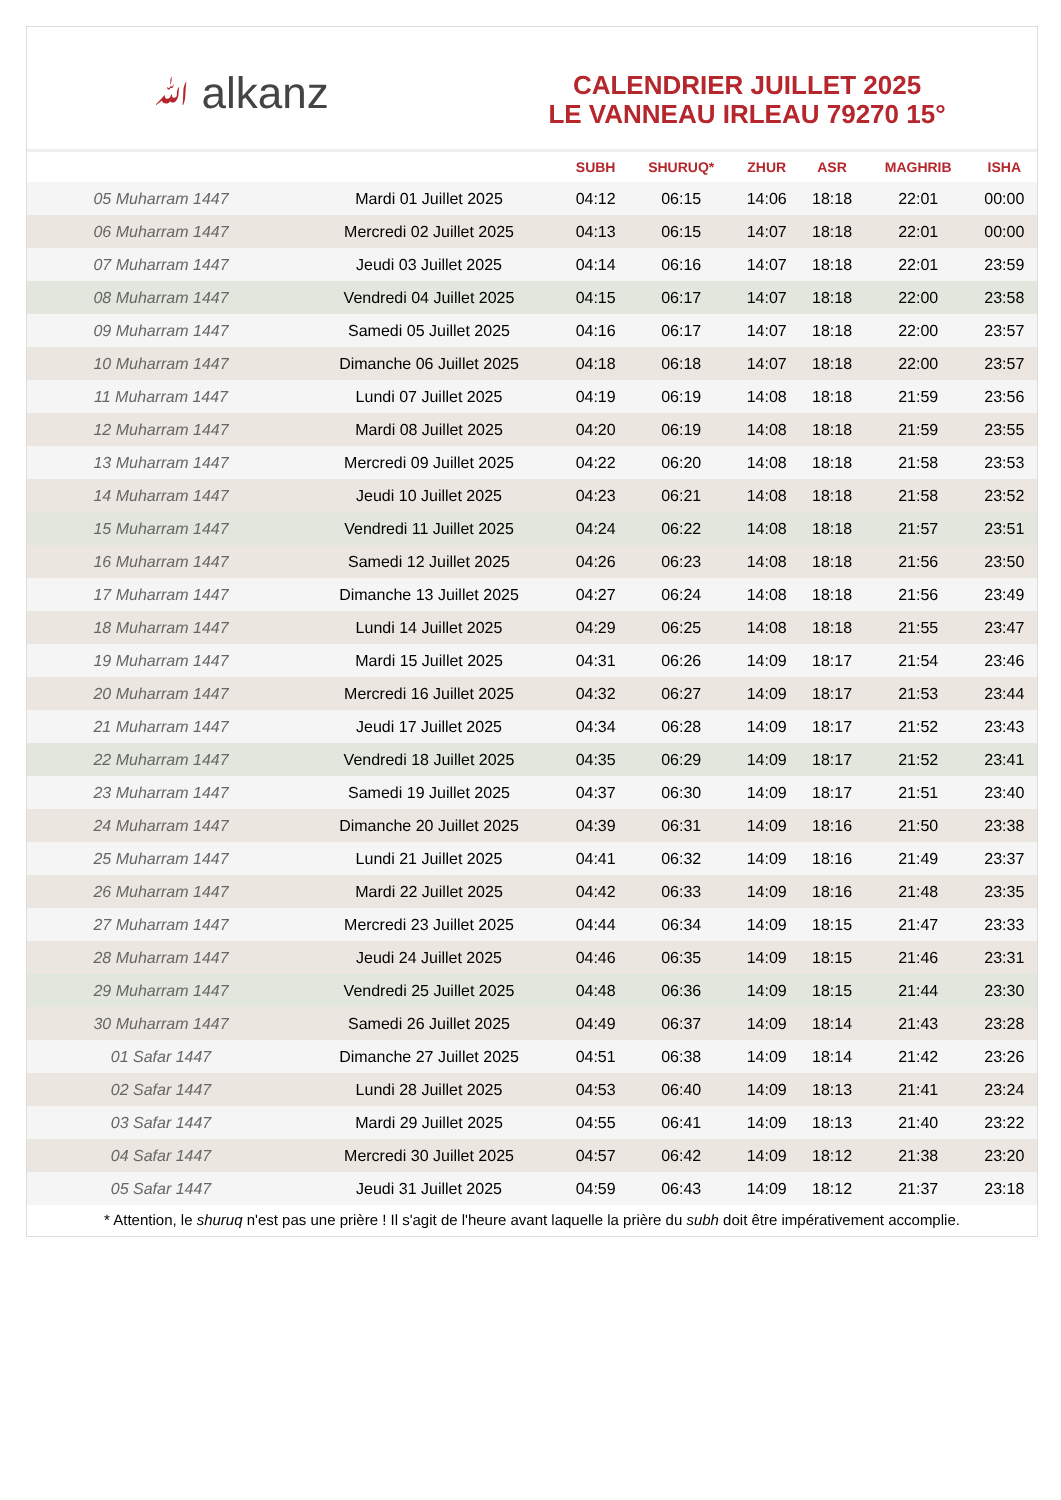ﷲ alkanz
CALENDRIER JUILLET 2025
LE VANNEAU IRLEAU 79270 15°
| | | SUBH | SHURUQ* | ZHUR | ASR | MAGHRIB | ISHA |
| --- | --- | --- | --- | --- | --- | --- | --- |
| 05 Muharram 1447 | Mardi 01 Juillet 2025 | 04:12 | 06:15 | 14:06 | 18:18 | 22:01 | 00:00 |
| 06 Muharram 1447 | Mercredi 02 Juillet 2025 | 04:13 | 06:15 | 14:07 | 18:18 | 22:01 | 00:00 |
| 07 Muharram 1447 | Jeudi 03 Juillet 2025 | 04:14 | 06:16 | 14:07 | 18:18 | 22:01 | 23:59 |
| 08 Muharram 1447 | Vendredi 04 Juillet 2025 | 04:15 | 06:17 | 14:07 | 18:18 | 22:00 | 23:58 |
| 09 Muharram 1447 | Samedi 05 Juillet 2025 | 04:16 | 06:17 | 14:07 | 18:18 | 22:00 | 23:57 |
| 10 Muharram 1447 | Dimanche 06 Juillet 2025 | 04:18 | 06:18 | 14:07 | 18:18 | 22:00 | 23:57 |
| 11 Muharram 1447 | Lundi 07 Juillet 2025 | 04:19 | 06:19 | 14:08 | 18:18 | 21:59 | 23:56 |
| 12 Muharram 1447 | Mardi 08 Juillet 2025 | 04:20 | 06:19 | 14:08 | 18:18 | 21:59 | 23:55 |
| 13 Muharram 1447 | Mercredi 09 Juillet 2025 | 04:22 | 06:20 | 14:08 | 18:18 | 21:58 | 23:53 |
| 14 Muharram 1447 | Jeudi 10 Juillet 2025 | 04:23 | 06:21 | 14:08 | 18:18 | 21:58 | 23:52 |
| 15 Muharram 1447 | Vendredi 11 Juillet 2025 | 04:24 | 06:22 | 14:08 | 18:18 | 21:57 | 23:51 |
| 16 Muharram 1447 | Samedi 12 Juillet 2025 | 04:26 | 06:23 | 14:08 | 18:18 | 21:56 | 23:50 |
| 17 Muharram 1447 | Dimanche 13 Juillet 2025 | 04:27 | 06:24 | 14:08 | 18:18 | 21:56 | 23:49 |
| 18 Muharram 1447 | Lundi 14 Juillet 2025 | 04:29 | 06:25 | 14:08 | 18:18 | 21:55 | 23:47 |
| 19 Muharram 1447 | Mardi 15 Juillet 2025 | 04:31 | 06:26 | 14:09 | 18:17 | 21:54 | 23:46 |
| 20 Muharram 1447 | Mercredi 16 Juillet 2025 | 04:32 | 06:27 | 14:09 | 18:17 | 21:53 | 23:44 |
| 21 Muharram 1447 | Jeudi 17 Juillet 2025 | 04:34 | 06:28 | 14:09 | 18:17 | 21:52 | 23:43 |
| 22 Muharram 1447 | Vendredi 18 Juillet 2025 | 04:35 | 06:29 | 14:09 | 18:17 | 21:52 | 23:41 |
| 23 Muharram 1447 | Samedi 19 Juillet 2025 | 04:37 | 06:30 | 14:09 | 18:17 | 21:51 | 23:40 |
| 24 Muharram 1447 | Dimanche 20 Juillet 2025 | 04:39 | 06:31 | 14:09 | 18:16 | 21:50 | 23:38 |
| 25 Muharram 1447 | Lundi 21 Juillet 2025 | 04:41 | 06:32 | 14:09 | 18:16 | 21:49 | 23:37 |
| 26 Muharram 1447 | Mardi 22 Juillet 2025 | 04:42 | 06:33 | 14:09 | 18:16 | 21:48 | 23:35 |
| 27 Muharram 1447 | Mercredi 23 Juillet 2025 | 04:44 | 06:34 | 14:09 | 18:15 | 21:47 | 23:33 |
| 28 Muharram 1447 | Jeudi 24 Juillet 2025 | 04:46 | 06:35 | 14:09 | 18:15 | 21:46 | 23:31 |
| 29 Muharram 1447 | Vendredi 25 Juillet 2025 | 04:48 | 06:36 | 14:09 | 18:15 | 21:44 | 23:30 |
| 30 Muharram 1447 | Samedi 26 Juillet 2025 | 04:49 | 06:37 | 14:09 | 18:14 | 21:43 | 23:28 |
| 01 Safar 1447 | Dimanche 27 Juillet 2025 | 04:51 | 06:38 | 14:09 | 18:14 | 21:42 | 23:26 |
| 02 Safar 1447 | Lundi 28 Juillet 2025 | 04:53 | 06:40 | 14:09 | 18:13 | 21:41 | 23:24 |
| 03 Safar 1447 | Mardi 29 Juillet 2025 | 04:55 | 06:41 | 14:09 | 18:13 | 21:40 | 23:22 |
| 04 Safar 1447 | Mercredi 30 Juillet 2025 | 04:57 | 06:42 | 14:09 | 18:12 | 21:38 | 23:20 |
| 05 Safar 1447 | Jeudi 31 Juillet 2025 | 04:59 | 06:43 | 14:09 | 18:12 | 21:37 | 23:18 |
* Attention, le shuruq n'est pas une prière ! Il s'agit de l'heure avant laquelle la prière du subh doit être impérativement accomplie.